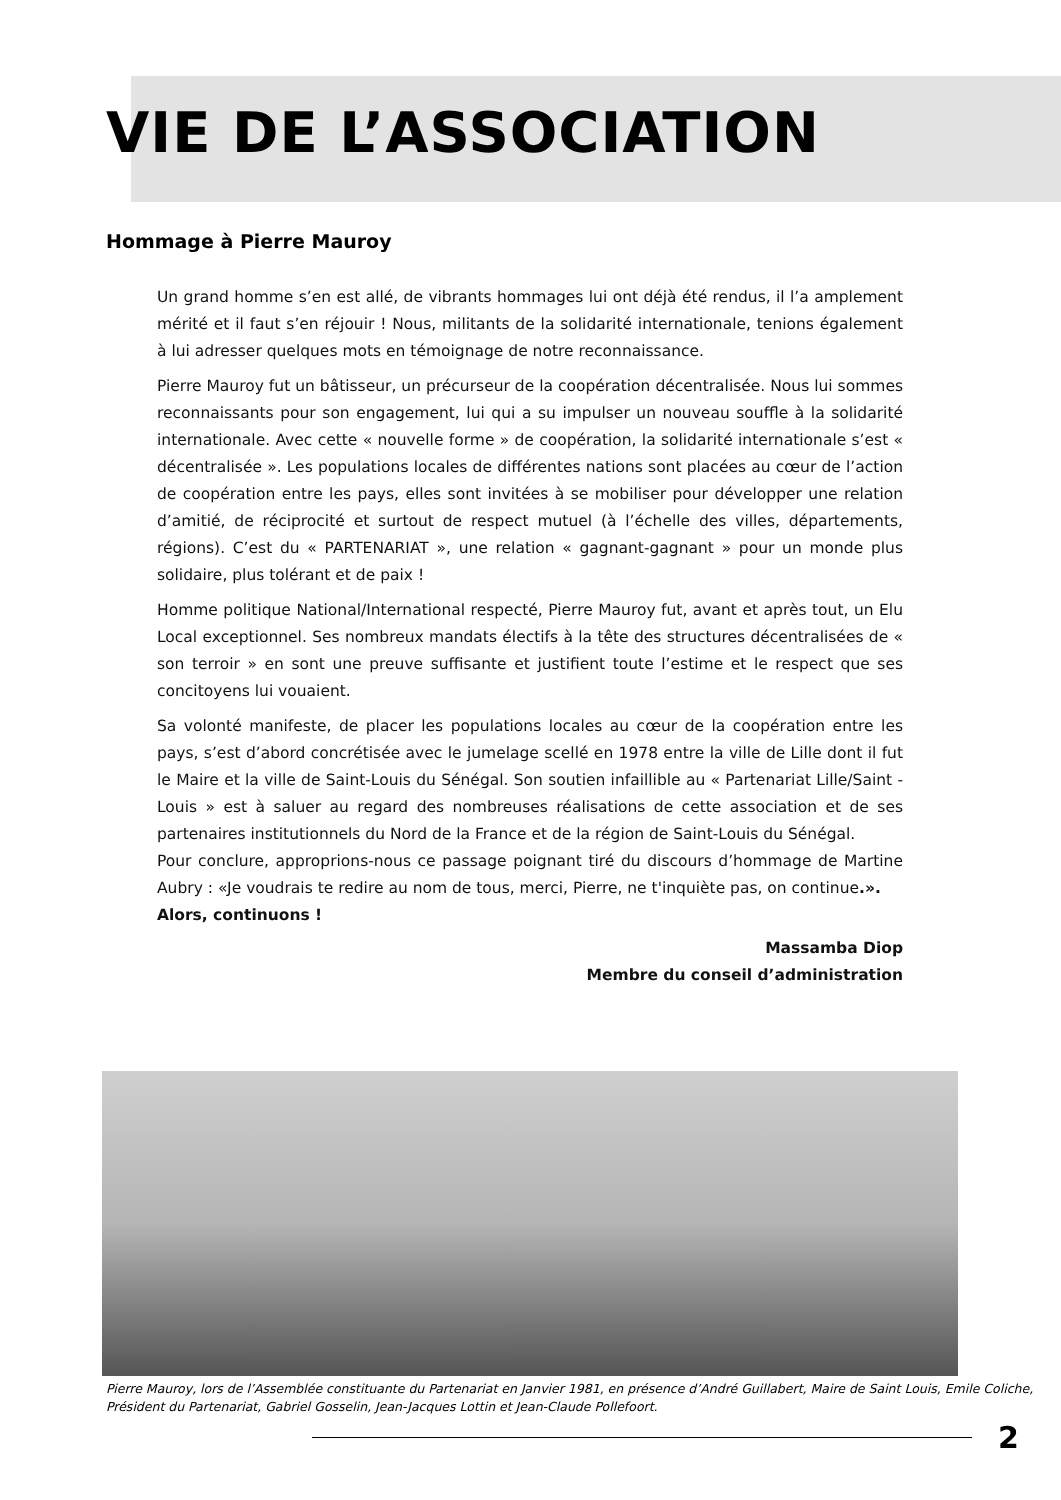VIE DE L’ASSOCIATION
Hommage à Pierre Mauroy
Un grand homme s’en est allé, de vibrants hommages lui ont déjà été rendus, il l’a amplement mérité et il faut s’en réjouir ! Nous, militants de la solidarité internationale, tenions également à lui adresser quelques mots en témoignage de notre reconnaissance.
Pierre Mauroy fut un bâtisseur, un précurseur de la coopération décentralisée. Nous lui sommes reconnaissants pour son engagement, lui qui a su impulser un nouveau souffle à la solidarité internationale. Avec cette « nouvelle forme » de coopération, la solidarité internationale s’est « décentralisée ». Les populations locales de différentes nations sont placées au cœur de l’action de coopération entre les pays, elles sont invitées à se mobiliser pour développer une relation d’amitié, de réciprocité et surtout de respect mutuel (à l’échelle des villes, départements, régions). C’est du « PARTENARIAT », une relation « gagnant-gagnant » pour un monde plus solidaire, plus tolérant et de paix !
Homme politique National/International respecté, Pierre Mauroy fut, avant et après tout, un Elu Local exceptionnel. Ses nombreux mandats électifs à la tête des structures décentralisées de « son terroir » en sont une preuve suffisante et justifient toute l’estime et le respect que ses concitoyens lui vouaient.
Sa volonté manifeste, de placer les populations locales au cœur de la coopération entre les pays, s’est d’abord concrétisée avec le jumelage scellé en 1978 entre la ville de Lille dont il fut le Maire et la ville de Saint-Louis du Sénégal. Son soutien infaillible au « Partenariat Lille/Saint -Louis » est à saluer au regard des nombreuses réalisations de cette association et de ses partenaires institutionnels du Nord de la France et de la région de Saint-Louis du Sénégal.
Pour conclure, approprions-nous ce passage poignant tiré du discours d’hommage de Martine Aubry : «Je voudrais te redire au nom de tous, merci, Pierre, ne t'inquiète pas, on continue.».
Alors, continuons !
Massamba Diop
Membre du conseil d’administration
Pierre Mauroy, lors de l’Assemblée constituante du Partenariat en Janvier 1981, en présence d’André Guillabert, Maire de Saint Louis, Emile Coliche, Président du Partenariat, Gabriel Gosselin, Jean-Jacques Lottin et Jean-Claude Pollefoort.
2